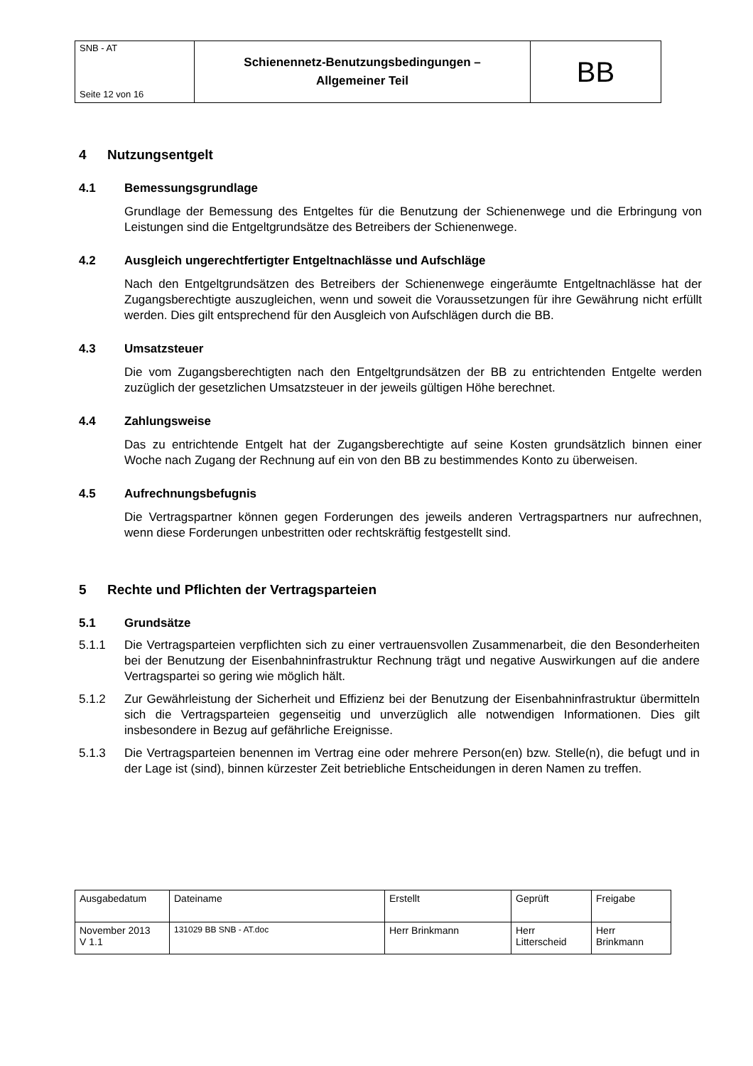| SNB - AT Seite 12 von 16 | Schienennetz-Benutzungsbedingungen – Allgemeiner Teil | BB |
4 Nutzungsentgelt
4.1 Bemessungsgrundlage
Grundlage der Bemessung des Entgeltes für die Benutzung der Schienenwege und die Erbringung von Leistungen sind die Entgeltgrundsätze des Betreibers der Schienenwege.
4.2 Ausgleich ungerechtfertigter Entgeltnachlässe und Aufschläge
Nach den Entgeltgrundsätzen des Betreibers der Schienenwege eingeräumte Entgeltnachlässe hat der Zugangsberechtigte auszugleichen, wenn und soweit die Voraussetzungen für ihre Gewährung nicht erfüllt werden. Dies gilt entsprechend für den Ausgleich von Aufschlägen durch die BB.
4.3 Umsatzsteuer
Die vom Zugangsberechtigten nach den Entgeltgrundsätzen der BB zu entrichtenden Entgelte werden zuzüglich der gesetzlichen Umsatzsteuer in der jeweils gültigen Höhe berechnet.
4.4 Zahlungsweise
Das zu entrichtende Entgelt hat der Zugangsberechtigte auf seine Kosten grundsätzlich binnen einer Woche nach Zugang der Rechnung auf ein von den BB zu bestimmendes Konto zu überweisen.
4.5 Aufrechnungsbefugnis
Die Vertragspartner können gegen Forderungen des jeweils anderen Vertragspartners nur aufrechnen, wenn diese Forderungen unbestritten oder rechtskräftig festgestellt sind.
5 Rechte und Pflichten der Vertragsparteien
5.1 Grundsätze
5.1.1 Die Vertragsparteien verpflichten sich zu einer vertrauensvollen Zusammenarbeit, die den Besonderheiten bei der Benutzung der Eisenbahninfrastruktur Rechnung trägt und negative Auswirkungen auf die andere Vertragspartei so gering wie möglich hält.
5.1.2 Zur Gewährleistung der Sicherheit und Effizienz bei der Benutzung der Eisenbahninfrastruktur übermitteln sich die Vertragsparteien gegenseitig und unverzüglich alle notwendigen Informationen. Dies gilt insbesondere in Bezug auf gefährliche Ereignisse.
5.1.3 Die Vertragsparteien benennen im Vertrag eine oder mehrere Person(en) bzw. Stelle(n), die befugt und in der Lage ist (sind), binnen kürzester Zeit betriebliche Entscheidungen in deren Namen zu treffen.
| Ausgabedatum | Dateiname | Erstellt | Geprüft | Freigabe |
| November 2013 V 1.1 | 131029 BB SNB - AT.doc | Herr Brinkmann | Herr Litterscheid | Herr Brinkmann |